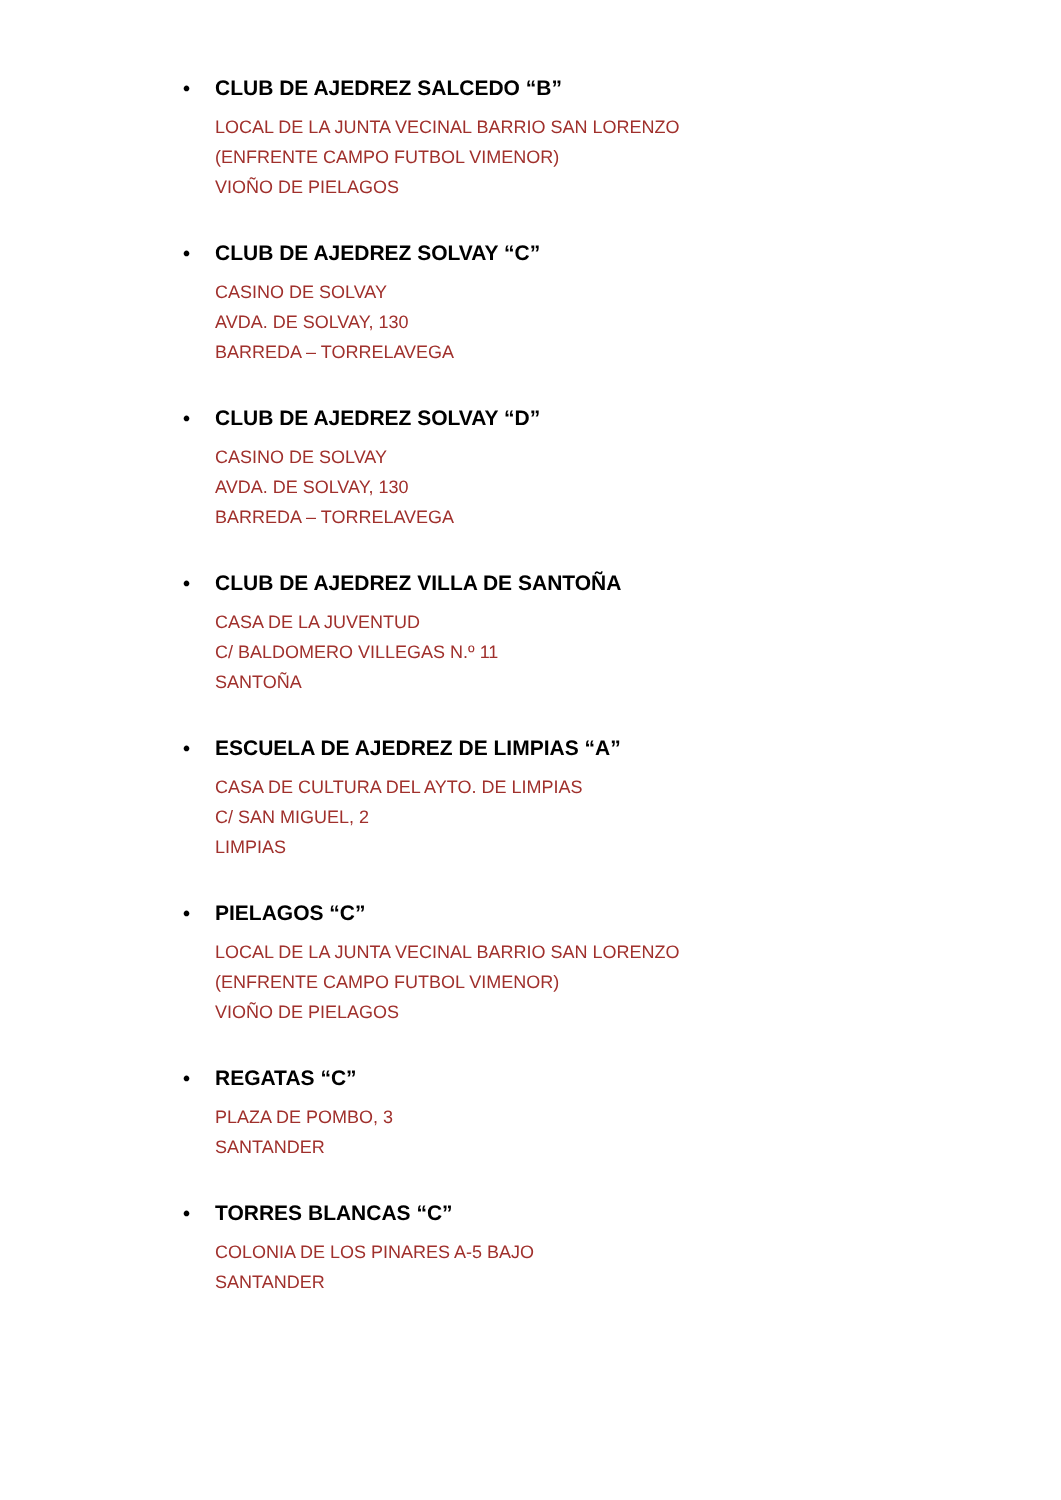• CLUB DE AJEDREZ SALCEDO “B”
LOCAL DE LA JUNTA VECINAL BARRIO SAN LORENZO
(ENFRENTE CAMPO FUTBOL VIMENOR)
VIOÑO DE PIELAGOS
• CLUB DE AJEDREZ SOLVAY “C”
CASINO DE SOLVAY
AVDA. DE SOLVAY, 130
BARREDA – TORRELAVEGA
• CLUB DE AJEDREZ SOLVAY “D”
CASINO DE SOLVAY
AVDA. DE SOLVAY, 130
BARREDA – TORRELAVEGA
• CLUB DE AJEDREZ VILLA DE SANTOÑA
CASA DE LA JUVENTUD
C/ BALDOMERO VILLEGAS N.º 11
SANTOÑA
• ESCUELA DE AJEDREZ DE LIMPIAS “A”
CASA DE CULTURA DEL AYTO. DE LIMPIAS
C/ SAN MIGUEL, 2
LIMPIAS
• PIELAGOS “C”
LOCAL DE LA JUNTA VECINAL BARRIO SAN LORENZO
(ENFRENTE CAMPO FUTBOL VIMENOR)
VIOÑO DE PIELAGOS
• REGATAS “C”
PLAZA DE POMBO, 3
SANTANDER
• TORRES BLANCAS “C”
COLONIA DE LOS PINARES A-5 BAJO
SANTANDER